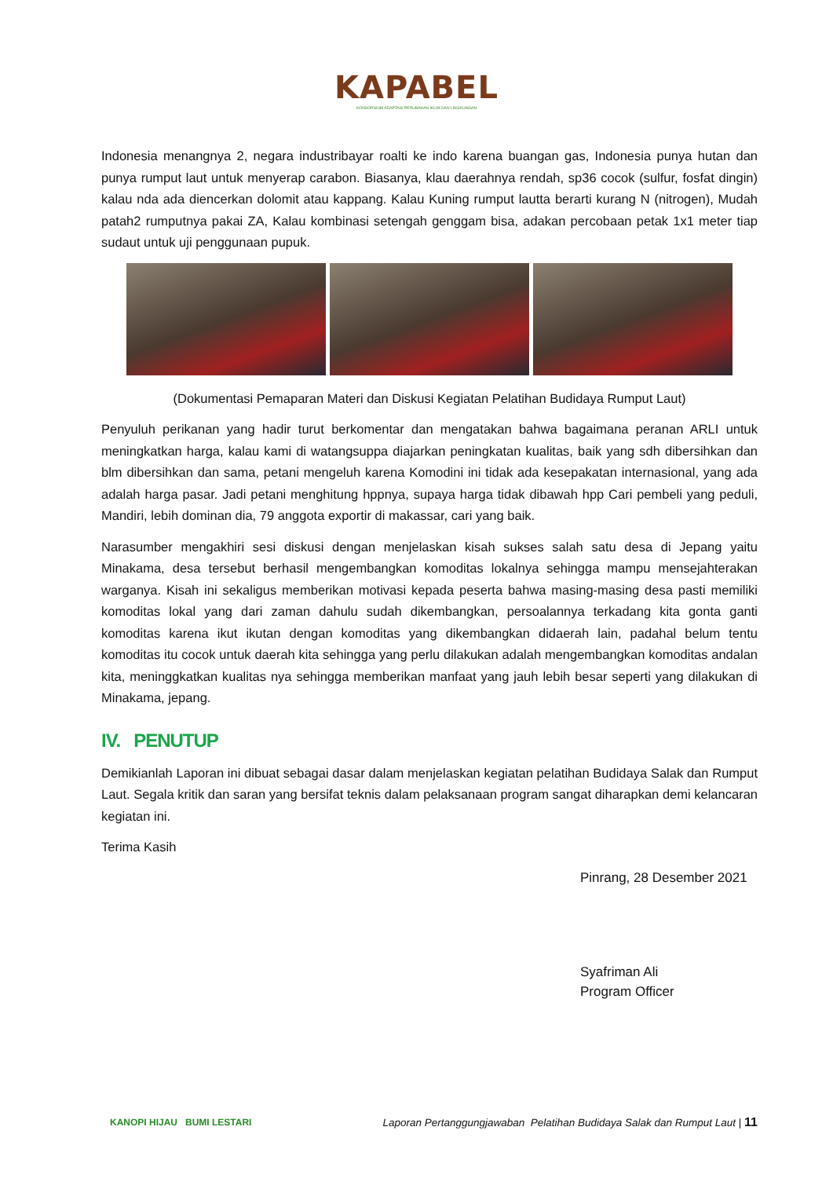KAPABEL
KONSORSIUM ADAPTASI PERUBAHAN IKLIM DAN LINGKUNGAN
Indonesia menangnya 2, negara industribayar roalti ke indo karena buangan gas, Indonesia punya hutan dan punya rumput laut untuk menyerap carabon. Biasanya, klau daerahnya rendah, sp36 cocok (sulfur, fosfat dingin) kalau nda ada diencerkan dolomit atau kappang. Kalau Kuning rumput lautta berarti kurang N (nitrogen), Mudah patah2 rumputnya pakai ZA, Kalau kombinasi setengah genggam bisa, adakan percobaan petak 1x1 meter tiap sudaut untuk uji penggunaan pupuk.
(Dokumentasi Pemaparan Materi dan Diskusi Kegiatan Pelatihan Budidaya Rumput Laut)
Penyuluh perikanan yang hadir turut berkomentar dan mengatakan bahwa bagaimana peranan ARLI untuk meningkatkan harga, kalau kami di watangsuppa diajarkan peningkatan kualitas, baik yang sdh dibersihkan dan blm dibersihkan dan sama, petani mengeluh karena Komodini ini tidak ada kesepakatan internasional, yang ada adalah harga pasar. Jadi petani menghitung hppnya, supaya harga tidak dibawah hpp Cari pembeli yang peduli, Mandiri, lebih dominan dia, 79 anggota exportir di makassar, cari yang baik.
Narasumber mengakhiri sesi diskusi dengan menjelaskan kisah sukses salah satu desa di Jepang yaitu Minakama, desa tersebut berhasil mengembangkan komoditas lokalnya sehingga mampu mensejahterakan warganya. Kisah ini sekaligus memberikan motivasi kepada peserta bahwa masing-masing desa pasti memiliki komoditas lokal yang dari zaman dahulu sudah dikembangkan, persoalannya terkadang kita gonta ganti komoditas karena ikut ikutan dengan komoditas yang dikembangkan didaerah lain, padahal belum tentu komoditas itu cocok untuk daerah kita sehingga yang perlu dilakukan adalah mengembangkan komoditas andalan kita, meninggkatkan kualitas nya sehingga memberikan manfaat yang jauh lebih besar seperti yang dilakukan di Minakama, jepang.
IV. PENUTUP
Demikianlah Laporan ini dibuat sebagai dasar dalam menjelaskan kegiatan pelatihan Budidaya Salak dan Rumput Laut. Segala kritik dan saran yang bersifat teknis dalam pelaksanaan program sangat diharapkan demi kelancaran kegiatan ini.
Terima Kasih
Pinrang, 28 Desember 2021
Syafriman Ali
Program Officer
KANOPI HIJAU BUMI LESTARI
Laporan Pertanggungjawaban Pelatihan Budidaya Salak dan Rumput Laut | 11